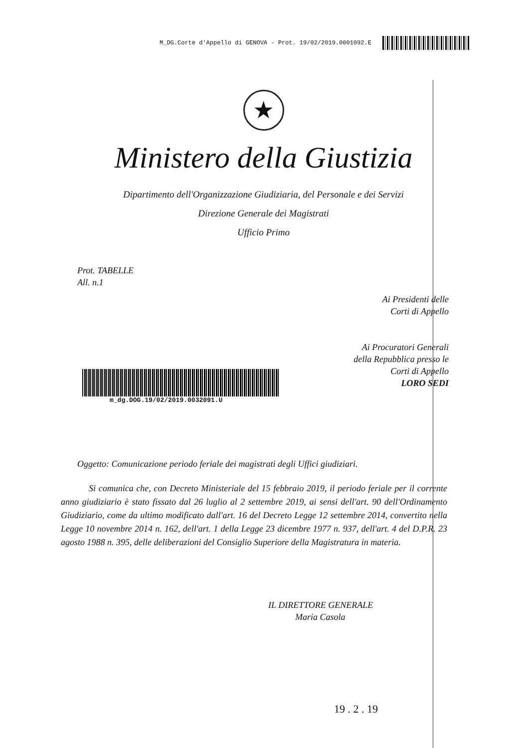M_DG.Corte d'Appello di GENOVA - Prot. 19/02/2019.0001092.E
★
Ministero della Giustizia
Dipartimento dell'Organizzazione Giudiziaria, del Personale e dei Servizi
Direzione Generale dei Magistrati
Ufficio Primo
Prot. TABELLE
All. n.1
Ai Presidenti delle
Corti di Appello
Ai Procuratori Generali
della Repubblica presso le
Corti di Appello
LORO SEDI
m_dg.DOG.19/02/2019.0032091.U
Oggetto: Comunicazione periodo feriale dei magistrati degli Uffici giudiziari.
Si comunica che, con Decreto Ministeriale del 15 febbraio 2019, il periodo feriale per il corrente anno giudiziario è stato fissato dal 26 luglio al 2 settembre 2019, ai sensi dell'art. 90 dell'Ordinamento Giudiziario, come da ultimo modificato dall'art. 16 del Decreto Legge 12 settembre 2014, convertito nella Legge 10 novembre 2014 n. 162, dell'art. 1 della Legge 23 dicembre 1977 n. 937, dell'art. 4 del D.P.R. 23 agosto 1988 n. 395, delle deliberazioni del Consiglio Superiore della Magistratura in materia.
IL DIRETTORE GENERALE
Maria Casola
19 . 2 . 19